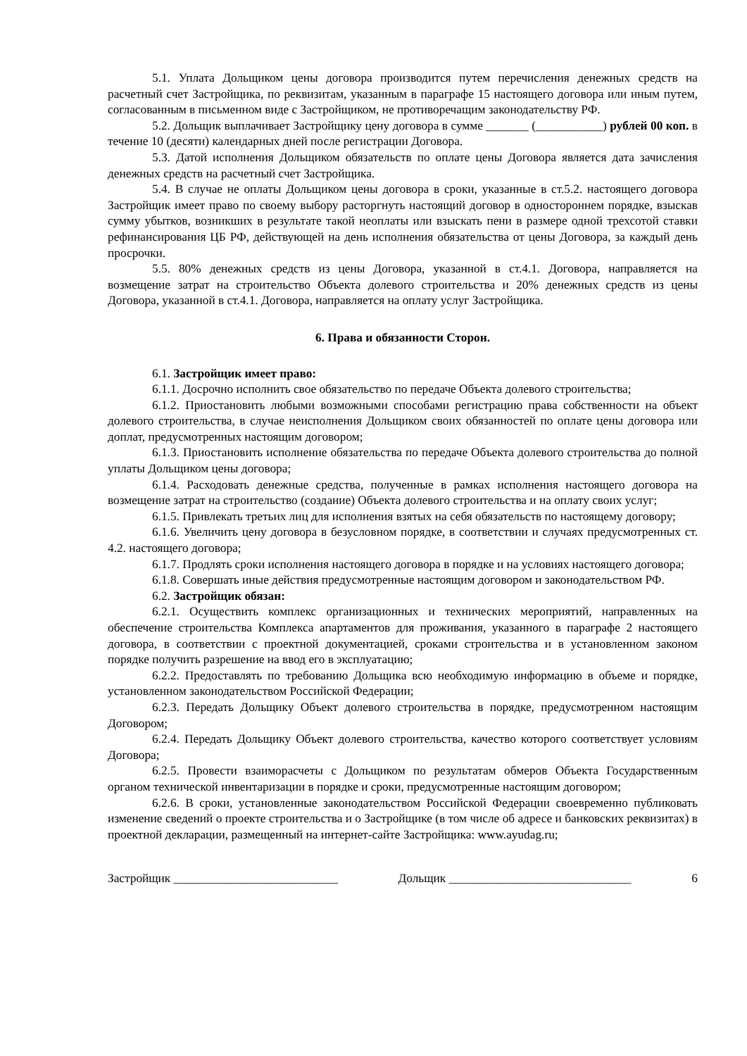5.1. Уплата Дольщиком цены договора производится путем перечисления денежных средств на расчетный счет Застройщика, по реквизитам, указанным в параграфе 15 настоящего договора или иным путем, согласованным в письменном виде с Застройщиком, не противоречащим законодательству РФ.
5.2. Дольщик выплачивает Застройщику цену договора в сумме _______ (___________) рублей 00 коп. в течение 10 (десяти) календарных дней после регистрации Договора.
5.3. Датой исполнения Дольщиком обязательств по оплате цены Договора является дата зачисления денежных средств на расчетный счет Застройщика.
5.4. В случае не оплаты Дольщиком цены договора в сроки, указанные в ст.5.2. настоящего договора Застройщик имеет право по своему выбору расторгнуть настоящий договор в одностороннем порядке, взыскав сумму убытков, возникших в результате такой неоплаты или взыскать пени в размере одной трехсотой ставки рефинансирования ЦБ РФ, действующей на день исполнения обязательства от цены Договора, за каждый день просрочки.
5.5. 80% денежных средств из цены Договора, указанной в ст.4.1. Договора, направляется на возмещение затрат на строительство Объекта долевого строительства и 20% денежных средств из цены Договора, указанной в ст.4.1. Договора, направляется на оплату услуг Застройщика.
6. Права и обязанности Сторон.
6.1. Застройщик имеет право:
6.1.1. Досрочно исполнить свое обязательство по передаче Объекта долевого строительства;
6.1.2. Приостановить любыми возможными способами регистрацию права собственности на объект долевого строительства, в случае неисполнения Дольщиком своих обязанностей по оплате цены договора или доплат, предусмотренных настоящим договором;
6.1.3. Приостановить исполнение обязательства по передаче Объекта долевого строительства до полной уплаты Дольщиком цены договора;
6.1.4. Расходовать денежные средства, полученные в рамках исполнения настоящего договора на возмещение затрат на строительство (создание) Объекта долевого строительства и на оплату своих услуг;
6.1.5. Привлекать третьих лиц для исполнения взятых на себя обязательств по настоящему договору;
6.1.6. Увеличить цену договора в безусловном порядке, в соответствии и случаях предусмотренных ст. 4.2. настоящего договора;
6.1.7. Продлять сроки исполнения настоящего договора в порядке и на условиях настоящего договора;
6.1.8. Совершать иные действия предусмотренные настоящим договором и законодательством РФ.
6.2. Застройщик обязан:
6.2.1. Осуществить комплекс организационных и технических мероприятий, направленных на обеспечение строительства Комплекса апартаментов для проживания, указанного в параграфе 2 настоящего договора, в соответствии с проектной документацией, сроками строительства и в установленном законом порядке получить разрешение на ввод его в эксплуатацию;
6.2.2. Предоставлять по требованию Дольщика всю необходимую информацию в объеме и порядке, установленном законодательством Российской Федерации;
6.2.3. Передать Дольщику Объект долевого строительства в порядке, предусмотренном настоящим Договором;
6.2.4. Передать Дольщику Объект долевого строительства, качество которого соответствует условиям Договора;
6.2.5. Провести взаиморасчеты с Дольщиком по результатам обмеров Объекта Государственным органом технической инвентаризации в порядке и сроки, предусмотренные настоящим договором;
6.2.6. В сроки, установленные законодательством Российской Федерации своевременно публиковать изменение сведений о проекте строительства и о Застройщике (в том числе об адресе и банковских реквизитах) в проектной декларации, размещенный на интернет-сайте Застройщика: www.ayudag.ru;
Застройщик ___________________________ Дольщик ______________________________ 6